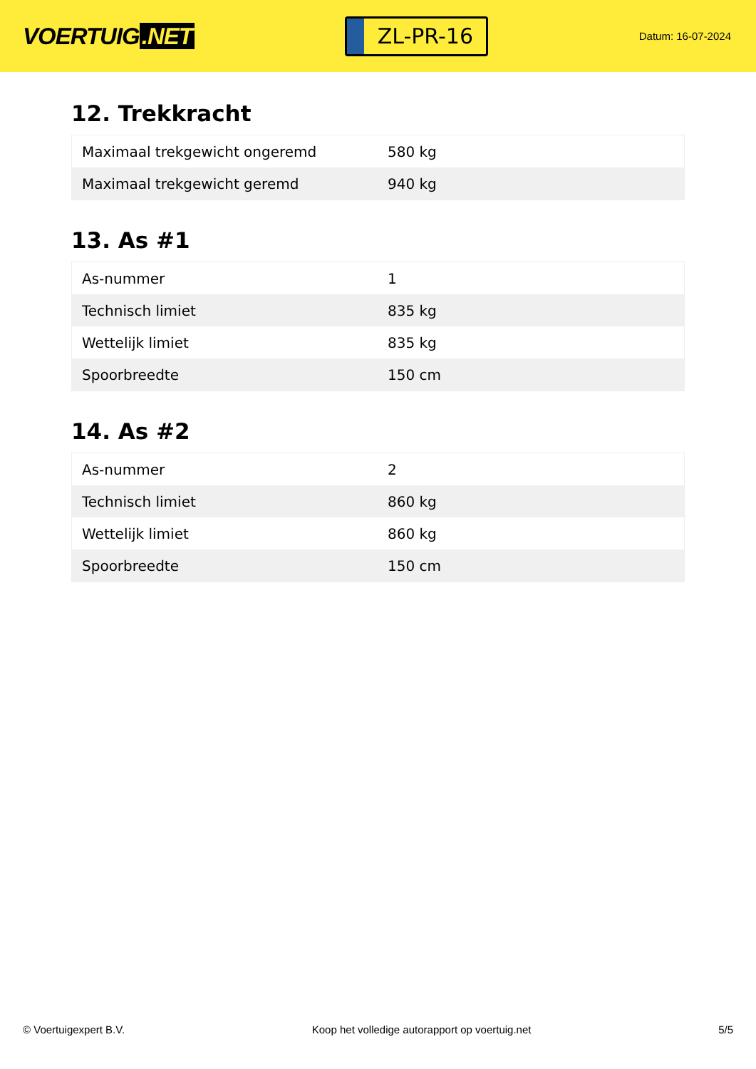VOERTUIG.NET
ZL-PR-16
Datum: 16-07-2024
12. Trekkracht
| Maximaal trekgewicht ongeremd | 580 kg |
| Maximaal trekgewicht geremd | 940 kg |
13. As #1
| As-nummer | 1 |
| Technisch limiet | 835 kg |
| Wettelijk limiet | 835 kg |
| Spoorbreedte | 150 cm |
14. As #2
| As-nummer | 2 |
| Technisch limiet | 860 kg |
| Wettelijk limiet | 860 kg |
| Spoorbreedte | 150 cm |
© Voertuigexpert B.V. Koop het volledige autorapport op voertuig.net 5/5